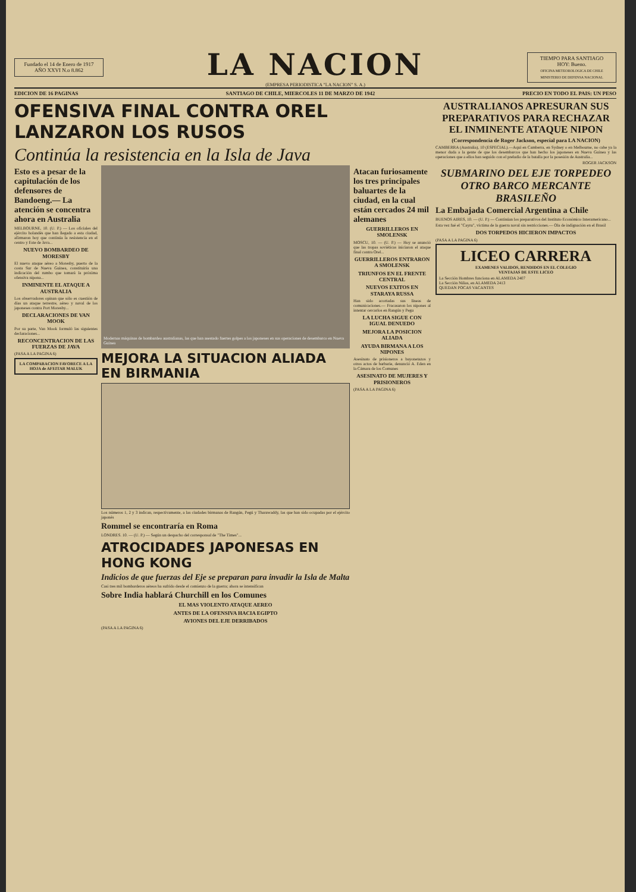Fundado el 14 de Enero de 1917
AÑO XXVI N.o 8.862
LA NACION
(EMPRESA PERIODISTICA "LA NACION" S. A.)
TIEMPO PARA SANTIAGO
HOY: Bueno.
OFICINA METEOROLOGICA DE CHILE MINISTERIO DE DEFENSA NACIONAL
EDICION DE 16 PAGINAS SANTIAGO DE CHILE, MIERCOLES 11 DE MARZO DE 1942 PRECIO EN TODO EL PAIS: UN PESO
OFENSIVA FINAL CONTRA OREL LANZARON LOS RUSOS
Continúa la resistencia en la Isla de Java
Esto es a pesar de la capitulación de los defensores de Bandoeng.— La atención se concentra ahora en Australia
MELBOURNE, 10. (U. P.) — Los oficiales del ejército holandés que han llegado a esta ciudad, afirmaron hoy que continúa la resistencia en el centro y Este de Java...
NUEVO BOMBARDEO DE MORESBY
El nuevo ataque aéreo a Moresby, puerto de la costa Sur de Nueva Guinea, constituiría una indicación del rumbo que tomará la próxima ofensiva nipona...
INMINENTE EL ATAQUE A AUSTRALIA
Los observadores opinan que sólo es cuestión de días un ataque terrestre, aéreo y naval de los japoneses contra Port Moresby...
DECLARACIONES DE VAN MOOK
Por su parte, Van Mook formuló las siguientes declaraciones...
RECONCENTRACION DE LAS FUERZAS DE JAVA
(PASA A LA PAGINA 6)
LA COMPARACION FAVORECE A LA HOJA de AFEITAR MALUK
Modernas máquinas de bombardeo australianas, las que han asestado fuertes golpes a los japoneses en sus operaciones de desembarco en Nueva Guinea
MEJORA LA SITUACION ALIADA EN BIRMANIA
Los números 1, 2 y 3 indican, respectivamente, a las ciudades birmanas de Rangún, Pegú y Tharawaddy, las que han sido ocupadas por el ejército japonés
Rommel se encontraría en Roma
LONDRES. 10. — (U. P.) — Según un despacho del corresponsal de "The Times"...
ATROCIDADES JAPONESAS EN HONG KONG
Indicios de que fuerzas del Eje se preparan para invadir la Isla de Malta
Casi tres mil bombarderos aéreos ha sufrido desde el comienzo de la guerra; ahora se intensifican
Sobre India hablará Churchill en los Comunes
EL MAS VIOLENTO ATAQUE AEREO
ANTES DE LA OFENSIVA HACIA EGIPTO
AVIONES DEL EJE DERRIBADOS
(PASA A LA PAGINA 6)
Atacan furiosamente los tres principales baluartes de la ciudad, en la cual están cercados 24 mil alemanes
GUERRILLEROS EN SMOLENSK
MOSCU, 10. — (U. P.) — Hoy se anunció que las tropas soviéticas iniciaron el ataque final contra Orel...
GUERRILLEROS ENTRARON A SMOLENSK
TRIUNFOS EN EL FRENTE CENTRAL
NUEVOS EXITOS EN STARAYA RUSSA
Han sido acortadas sus líneas de comunicaciones.— Fracasaron los nipones al intentar cercarlos en Rangún y Pegu
LA LUCHA SIGUE CON IGUAL DENUEDO
MEJORA LA POSICION ALIADA
AYUDA BIRMANA A LOS NIPONES
Asesinato de prisioneros a bayonetazos y otros actos de barbarie, denunció A. Eden en la Cámara de los Comunes
ASESINATO DE MUJERES Y PRISIONEROS
(PASA A LA PAGINA 6)
AUSTRALIANOS APRESURAN SUS PREPARATIVOS PARA RECHAZAR EL INMINENTE ATAQUE NIPON
(Correspondencia de Roger Jackson, especial para LA NACION)
CAMBERRA (Australia), 10 (ESPECIAL).—Aquí en Camberra, en Sydney o en Melbourne, no cabe ya la menor duda a la gente de que los desembarcos que han hecho los japoneses en Nueva Guinea y las operaciones que a ellos han seguido con el preludio de la batalla por la posesión de Australia...
ROGER JACKSON
SUBMARINO DEL EJE TORPEDEO OTRO BARCO MERCANTE BRASILEÑO
La Embajada Comercial Argentina a Chile
BUENOS AIRES, 10. — (U. P.) — Continúan los preparativos del Instituto Económico Interamericano...
Esta vez fué el "Cayru", víctima de la guerra naval sin restricciones.— Ola de indignación en el Brasil
DOS TORPEDOS HICIERON IMPACTOS
(PASA A LA PAGINA 6)
LICEO CARRERA
EXAMENES VALIDOS, RENDIDOS EN EL COLEGIO
VENTAJAS DE ESTE LICEO
La Sección Hombres funciona en ALAMEDA 2407
La Sección Niñas, en ALAMEDA 2413
QUEDAN POCAS VACANTES